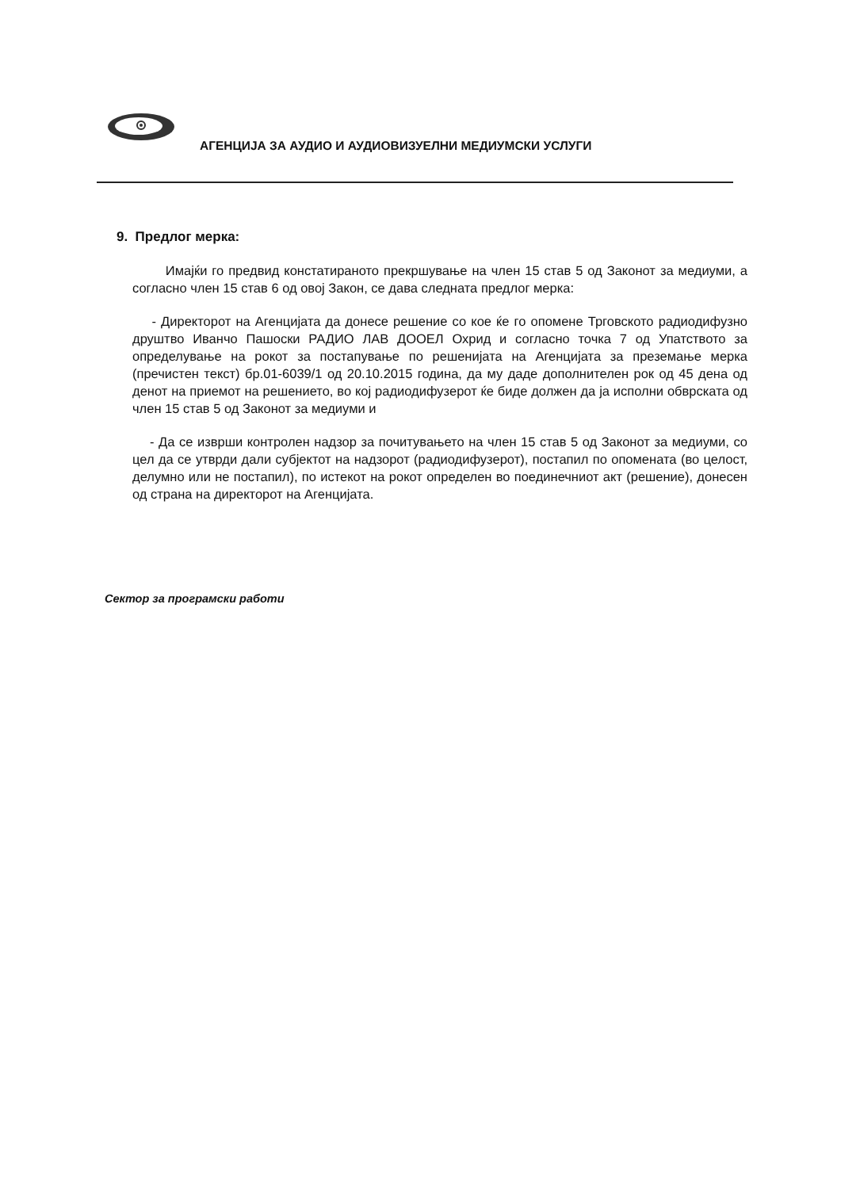АГЕНЦИЈА ЗА АУДИО И АУДИОВИЗУЕЛНИ МЕДИУМСКИ УСЛУГИ
9. Предлог мерка:
Имајќи го предвид констатираното прекршување на член 15 став 5 од Законот за медиуми, а согласно член 15 став 6 од овој Закон, се дава следната предлог мерка:
- Директорот на Агенцијата да донесе решение со кое ќе го опомене Трговското радиодифузно друштво Иванчо Пашоски РАДИО ЛАВ ДООЕЛ Охрид и согласно точка 7 од Упатството за определување на рокот за постапување по решенијата на Агенцијата за преземање мерка (пречистен текст) бр.01-6039/1 од 20.10.2015 година, да му даде дополнителен рок од 45 дена од денот на приемот на решението, во кој радиодифузерот ќе биде должен да ја исполни обврската од член 15 став 5 од Законот за медиуми и
- Да се изврши контролен надзор за почитувањето на член 15 став 5 од Законот за медиуми, со цел да се утврди дали субјектот на надзорот (радиодифузерот), постапил по опомената (во целост, делумно или не постапил), по истекот на рокот определен во поединечниот акт (решение), донесен од страна на директорот на Агенцијата.
Сектор за програмски работи